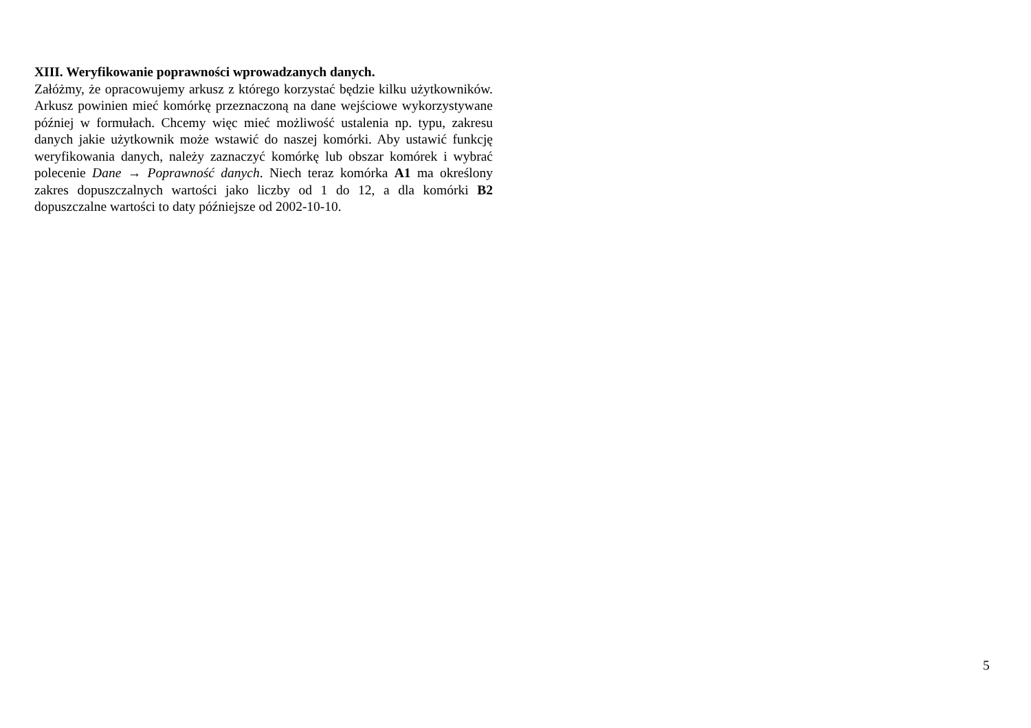XIII. Weryfikowanie poprawności wprowadzanych danych.
Załóżmy, że opracowujemy arkusz z którego korzystać będzie kilku użytkowników. Arkusz powinien mieć komórkę przeznaczoną na dane wejściowe wykorzystywane później w formułach. Chcemy więc mieć możliwość ustalenia np. typu, zakresu danych jakie użytkownik może wstawić do naszej komórki. Aby ustawić funkcję weryfikowania danych, należy zaznaczyć komórkę lub obszar komórek i wybrać polecenie Dane → Poprawność danych. Niech teraz komórka A1 ma określony zakres dopuszczalnych wartości jako liczby od 1 do 12, a dla komórki B2 dopuszczalne wartości to daty późniejsze od 2002-10-10.
5